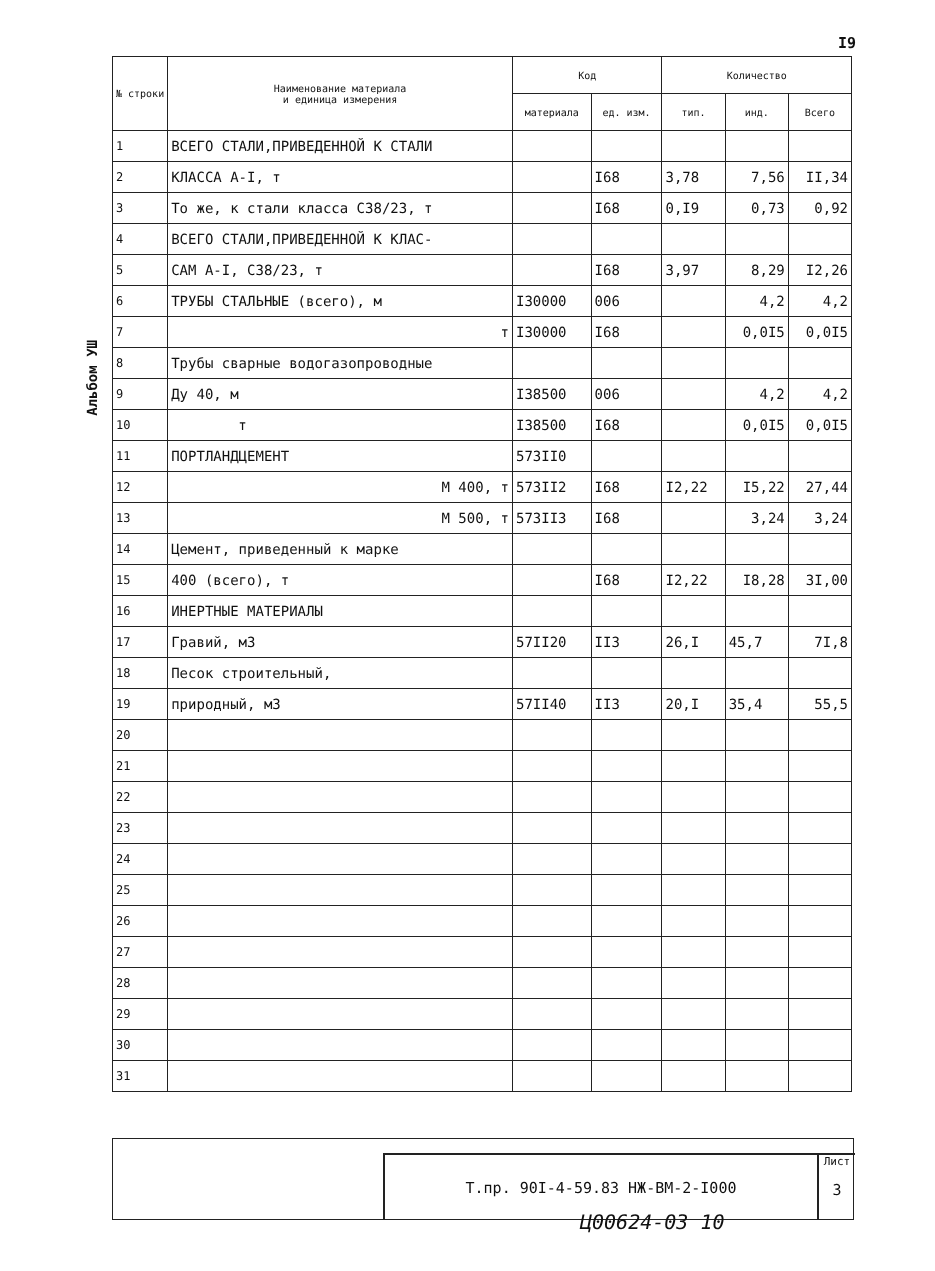I9
Альбом УШ
| № строки | Наименование материала и единица измерения | Код | | Количество | | |
| --- | --- | --- | --- | --- | --- | --- |
| | | материала | ед. изм. | тип. | инд. | Всего |
| 1 | ВСЕГО СТАЛИ,ПРИВЕДЕННОЙ К СТАЛИ | | | | | |
| 2 | КЛАССА А-I, т | | I68 | 3,78 | 7,56 | II,34 |
| 3 | То же, к стали класса С38/23, т | | I68 | 0,I9 | 0,73 | 0,92 |
| 4 | ВСЕГО СТАЛИ,ПРИВЕДЕННОЙ К КЛАС- | | | | | |
| 5 | САМ А-I, С38/23, т | | I68 | 3,97 | 8,29 | I2,26 |
| 6 | ТРУБЫ СТАЛЬНЫЕ (всего), м | I30000 | 006 | | 4,2 | 4,2 |
| 7 | т | I30000 | I68 | | 0,0I5 | 0,0I5 |
| 8 | Трубы сварные водогазопроводные | | | | | |
| 9 | Ду 40, м | I38500 | 006 | | 4,2 | 4,2 |
| 10 | т | I38500 | I68 | | 0,0I5 | 0,0I5 |
| 11 | ПОРТЛАНДЦЕМЕНТ | 573II0 | | | | |
| 12 | М 400, т | 573II2 | I68 | I2,22 | I5,22 | 27,44 |
| 13 | М 500, т | 573II3 | I68 | | 3,24 | 3,24 |
| 14 | Цемент, приведенный к марке | | | | | |
| 15 | 400 (всего), т | | I68 | I2,22 | I8,28 | 3I,00 |
| 16 | ИНЕРТНЫЕ МАТЕРИАЛЫ | | | | | |
| 17 | Гравий, м3 | 57II20 | II3 | 26,I | 45,7 | 7I,8 |
| 18 | Песок строительный, | | | | | |
| 19 | природный, м3 | 57II40 | II3 | 20,I | 35,4 | 55,5 |
| 20 | | | | | | |
| 21 | | | | | | |
| 22 | | | | | | |
| 23 | | | | | | |
| 24 | | | | | | |
| 25 | | | | | | |
| 26 | | | | | | |
| 27 | | | | | | |
| 28 | | | | | | |
| 29 | | | | | | |
| 30 | | | | | | |
| 31 | | | | | | |
Т.пр. 90I-4-59.83 НЖ-ВМ-2-I000
Лист
3
Ц00624-03 10